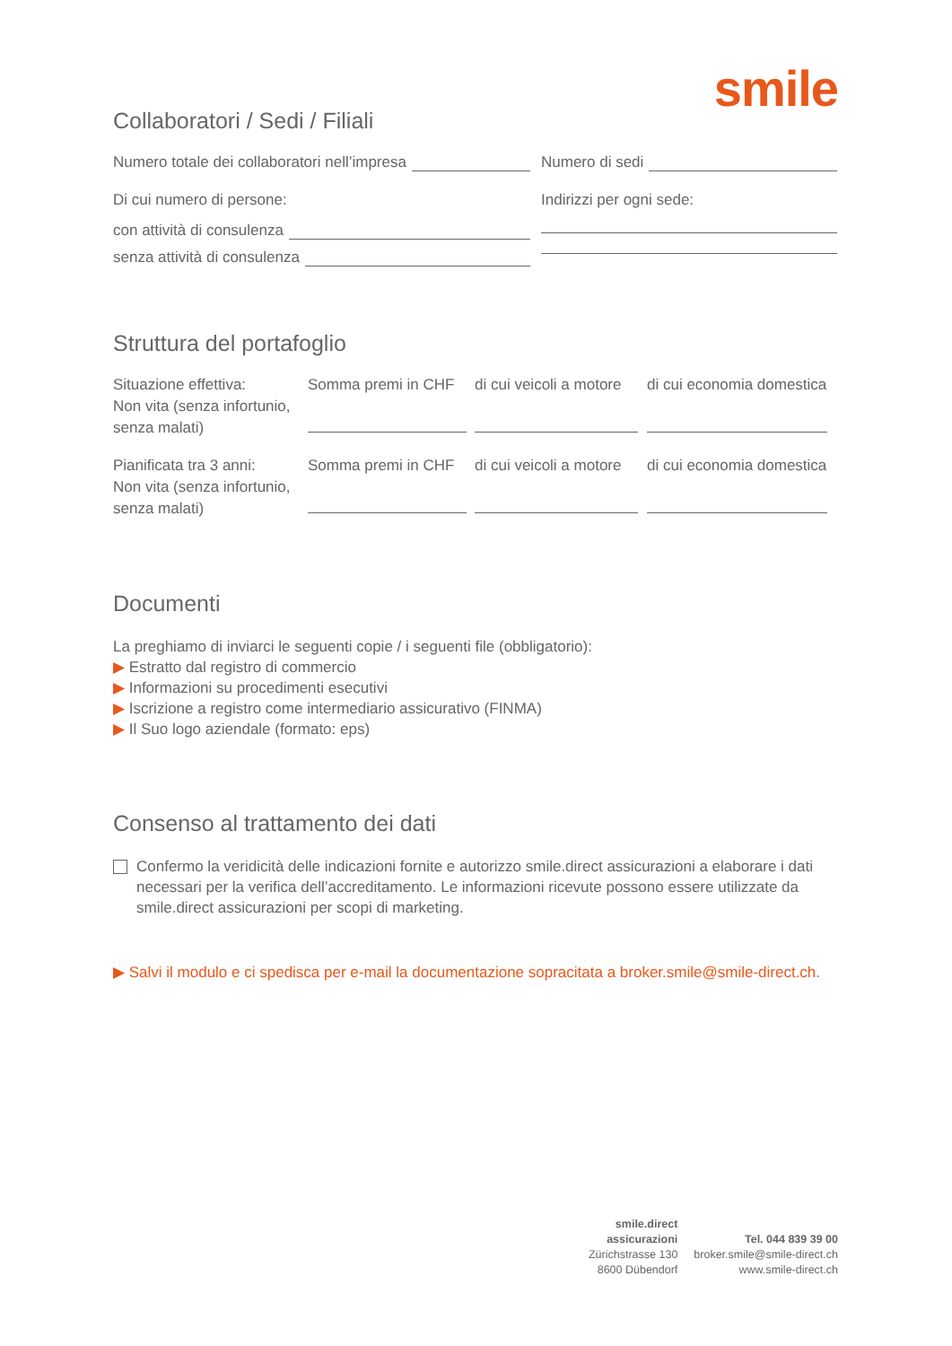smile
Collaboratori / Sedi / Filiali
Numero totale dei collaboratori nell’impresa
Di cui numero di persone:
con attività di consulenza
senza attività di consulenza
Numero di sedi
Indirizzi per ogni sede:
Struttura del portafoglio
Situazione effettiva:
Non vita (senza infortunio,
senza malati)
Somma premi in CHF
di cui veicoli a motore
di cui economia domestica
Pianificata tra 3 anni:
Non vita (senza infortunio,
senza malati)
Somma premi in CHF
di cui veicoli a motore
di cui economia domestica
Documenti
La preghiamo di inviarci le seguenti copie / i seguenti file (obbligatorio):
▶ Estratto dal registro di commercio
▶ Informazioni su procedimenti esecutivi
▶ Iscrizione a registro come intermediario assicurativo (FINMA)
▶ Il Suo logo aziendale (formato: eps)
Consenso al trattamento dei dati
Confermo la veridicità delle indicazioni fornite e autorizzo smile.direct assicurazioni a elaborare i dati necessari per la verifica dell’accreditamento. Le informazioni ricevute possono essere utilizzate da smile.direct assicurazioni per scopi di marketing.
▶ Salvi il modulo e ci spedisca per e-mail la documentazione sopracitata a broker.smile@smile-direct.ch.
smile.direct
assicurazioni
Zürichstrasse 130
8600 Dübendorf
Tel. 044 839 39 00
broker.smile@smile-direct.ch
www.smile-direct.ch